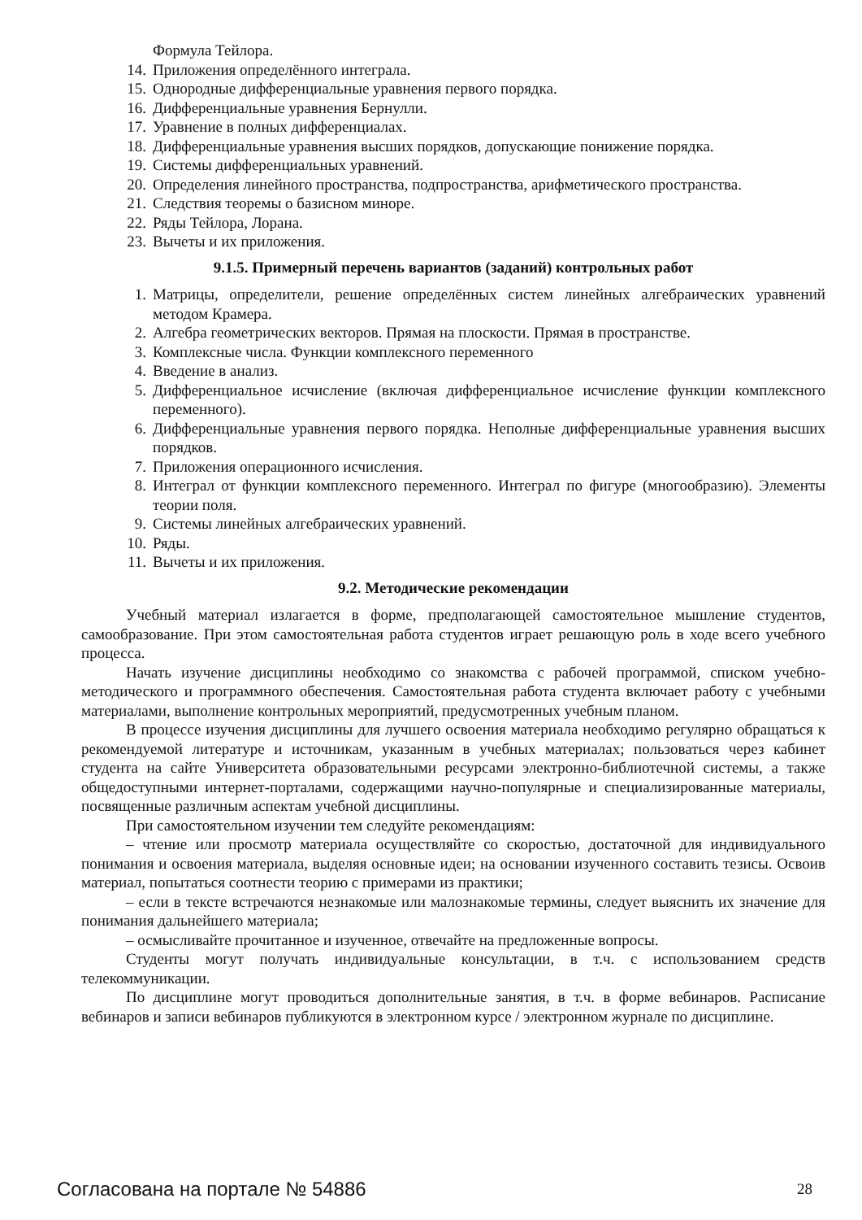Формула Тейлора.
14. Приложения определённого интеграла.
15. Однородные дифференциальные уравнения первого порядка.
16. Дифференциальные уравнения Бернулли.
17. Уравнение в полных дифференциалах.
18. Дифференциальные уравнения высших порядков, допускающие понижение порядка.
19. Системы дифференциальных уравнений.
20. Определения линейного пространства, подпространства, арифметического пространства.
21. Следствия теоремы о базисном миноре.
22. Ряды Тейлора, Лорана.
23. Вычеты и их приложения.
9.1.5. Примерный перечень вариантов (заданий) контрольных работ
1. Матрицы, определители, решение определённых систем линейных алгебраических уравнений методом Крамера.
2. Алгебра геометрических векторов. Прямая на плоскости. Прямая в пространстве.
3. Комплексные числа. Функции комплексного переменного
4. Введение в анализ.
5. Дифференциальное исчисление (включая дифференциальное исчисление функции комплексного переменного).
6. Дифференциальные уравнения первого порядка. Неполные дифференциальные уравнения высших порядков.
7. Приложения операционного исчисления.
8. Интеграл от функции комплексного переменного. Интеграл по фигуре (многообразию). Элементы теории поля.
9. Системы линейных алгебраических уравнений.
10. Ряды.
11. Вычеты и их приложения.
9.2. Методические рекомендации
Учебный материал излагается в форме, предполагающей самостоятельное мышление студентов, самообразование. При этом самостоятельная работа студентов играет решающую роль в ходе всего учебного процесса.
Начать изучение дисциплины необходимо со знакомства с рабочей программой, списком учебно-методического и программного обеспечения. Самостоятельная работа студента включает работу с учебными материалами, выполнение контрольных мероприятий, предусмотренных учебным планом.
В процессе изучения дисциплины для лучшего освоения материала необходимо регулярно обращаться к рекомендуемой литературе и источникам, указанным в учебных материалах; пользоваться через кабинет студента на сайте Университета образовательными ресурсами электронно-библиотечной системы, а также общедоступными интернет-порталами, содержащими научно-популярные и специализированные материалы, посвященные различным аспектам учебной дисциплины.
При самостоятельном изучении тем следуйте рекомендациям:
– чтение или просмотр материала осуществляйте со скоростью, достаточной для индивидуального понимания и освоения материала, выделяя основные идеи; на основании изученного составить тезисы. Освоив материал, попытаться соотнести теорию с примерами из практики;
– если в тексте встречаются незнакомые или малознакомые термины, следует выяснить их значение для понимания дальнейшего материала;
– осмысливайте прочитанное и изученное, отвечайте на предложенные вопросы.
Студенты могут получать индивидуальные консультации, в т.ч. с использованием средств телекоммуникации.
По дисциплине могут проводиться дополнительные занятия, в т.ч. в форме вебинаров. Расписание вебинаров и записи вебинаров публикуются в электронном курсе / электронном журнале по дисциплине.
Согласована на портале № 54886 28